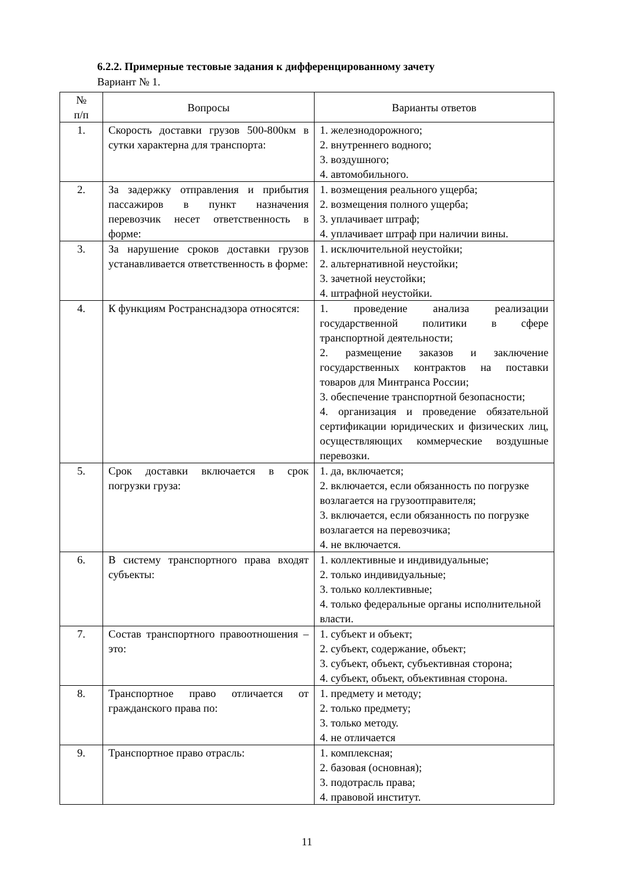6.2.2. Примерные тестовые задания к дифференцированному зачету
Вариант № 1.
| № п/п | Вопросы | Варианты ответов |
| --- | --- | --- |
| 1. | Скорость доставки грузов 500-800км в сутки характерна для транспорта: | 1. железнодорожного; 2. внутреннего водного; 3. воздушного; 4. автомобильного. |
| 2. | За задержку отправления и прибытия пассажиров в пункт назначения перевозчик несет ответственность в форме: | 1. возмещения реального ущерба; 2. возмещения полного ущерба; 3. уплачивает штраф; 4. уплачивает штраф при наличии вины. |
| 3. | За нарушение сроков доставки грузов устанавливается ответственность в форме: | 1. исключительной неустойки; 2. альтернативной неустойки; 3. зачетной неустойки; 4. штрафной неустойки. |
| 4. | К функциям Ространснадзора относятся: | 1. проведение анализа реализации государственной политики в сфере транспортной деятельности; 2. размещение заказов и заключение государственных контрактов на поставки товаров для Минтранса России; 3. обеспечение транспортной безопасности; 4. организация и проведение обязательной сертификации юридических и физических лиц, осуществляющих коммерческие воздушные перевозки. |
| 5. | Срок доставки включается в срок погрузки груза: | 1. да, включается; 2. включается, если обязанность по погрузке возлагается на грузоотправителя; 3. включается, если обязанность по погрузке возлагается на перевозчика; 4. не включается. |
| 6. | В систему транспортного права входят субъекты: | 1. коллективные и индивидуальные; 2. только индивидуальные; 3. только коллективные; 4. только федеральные органы исполнительной власти. |
| 7. | Состав транспортного правоотношения – это: | 1. субъект и объект; 2. субъект, содержание, объект; 3. субъект, объект, субъективная сторона; 4. субъект, объект, объективная сторона. |
| 8. | Транспортное право отличается от гражданского права по: | 1. предмету и методу; 2. только предмету; 3. только методу. 4. не отличается |
| 9. | Транспортное право отрасль: | 1. комплексная; 2. базовая (основная); 3. подотрасль права; 4. правовой институт. |
11